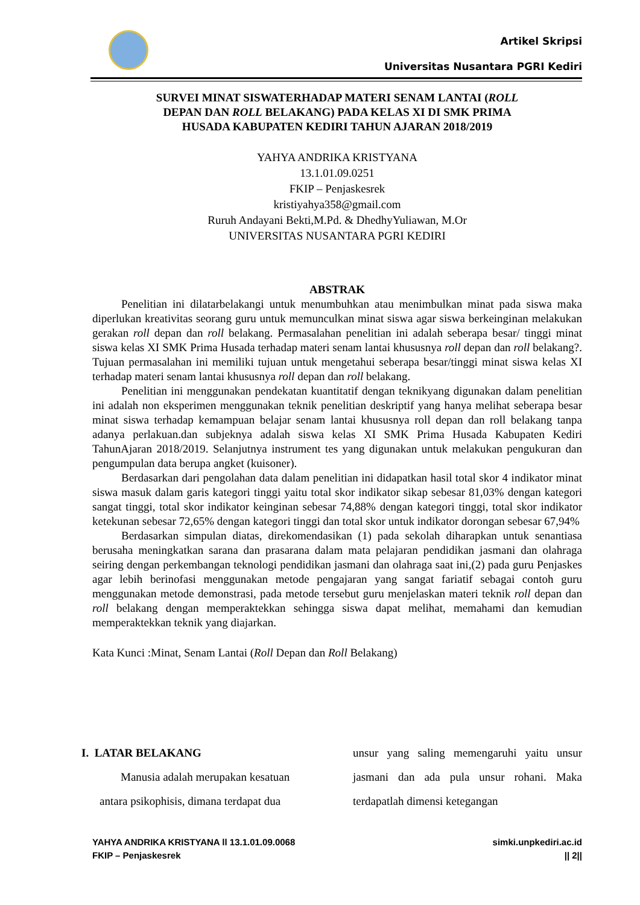Artikel Skripsi
Universitas Nusantara PGRI Kediri
SURVEI MINAT SISWATERHADAP MATERI SENAM LANTAI (ROLL
DEPAN DAN ROLL BELAKANG) PADA KELAS XI DI SMK PRIMA
HUSADA KABUPATEN KEDIRI TAHUN AJARAN 2018/2019
YAHYA ANDRIKA KRISTYANA
13.1.01.09.0251
FKIP – Penjaskesrek
kristiyahya358@gmail.com
Ruruh Andayani Bekti,M.Pd. & DhedhyYuliawan, M.Or
UNIVERSITAS NUSANTARA PGRI KEDIRI
ABSTRAK
Penelitian ini dilatarbelakangi untuk menumbuhkan atau menimbulkan minat pada siswa maka diperlukan kreativitas seorang guru untuk memunculkan minat siswa agar siswa berkeinginan melakukan gerakan roll depan dan roll belakang. Permasalahan penelitian ini adalah seberapa besar/ tinggi minat siswa kelas XI SMK Prima Husada terhadap materi senam lantai khususnya roll depan dan roll belakang?. Tujuan permasalahan ini memiliki tujuan untuk mengetahui seberapa besar/tinggi minat siswa kelas XI terhadap materi senam lantai khususnya roll depan dan roll belakang.
Penelitian ini menggunakan pendekatan kuantitatif dengan teknikyang digunakan dalam penelitian ini adalah non eksperimen menggunakan teknik penelitian deskriptif yang hanya melihat seberapa besar minat siswa terhadap kemampuan belajar senam lantai khususnya roll depan dan roll belakang tanpa adanya perlakuan.dan subjeknya adalah siswa kelas XI SMK Prima Husada Kabupaten Kediri TahunAjaran 2018/2019. Selanjutnya instrument tes yang digunakan untuk melakukan pengukuran dan pengumpulan data berupa angket (kuisoner).
Berdasarkan dari pengolahan data dalam penelitian ini didapatkan hasil total skor 4 indikator minat siswa masuk dalam garis kategori tinggi yaitu total skor indikator sikap sebesar 81,03% dengan kategori sangat tinggi, total skor indikator keinginan sebesar 74,88% dengan kategori tinggi, total skor indikator ketekunan sebesar 72,65% dengan kategori tinggi dan total skor untuk indikator dorongan sebesar 67,94%
Berdasarkan simpulan diatas, direkomendasikan (1) pada sekolah diharapkan untuk senantiasa berusaha meningkatkan sarana dan prasarana dalam mata pelajaran pendidikan jasmani dan olahraga seiring dengan perkembangan teknologi pendidikan jasmani dan olahraga saat ini,(2) pada guru Penjaskes agar lebih berinofasi menggunakan metode pengajaran yang sangat fariatif sebagai contoh guru menggunakan metode demonstrasi, pada metode tersebut guru menjelaskan materi teknik roll depan dan roll belakang dengan memperaktekkan sehingga siswa dapat melihat, memahami dan kemudian memperaktekkan teknik yang diajarkan.
Kata Kunci :Minat, Senam Lantai (Roll Depan dan Roll Belakang)
I. LATAR BELAKANG
Manusia adalah merupakan kesatuan
antara psikophisis, dimana terdapat dua
unsur yang saling memengaruhi yaitu unsur jasmani dan ada pula unsur rohani. Maka terdapatlah dimensi ketegangan
YAHYA ANDRIKA KRISTYANA ll 13.1.01.09.0068
FKIP – Penjaskesrek
simki.unpkediri.ac.id
|| 2||